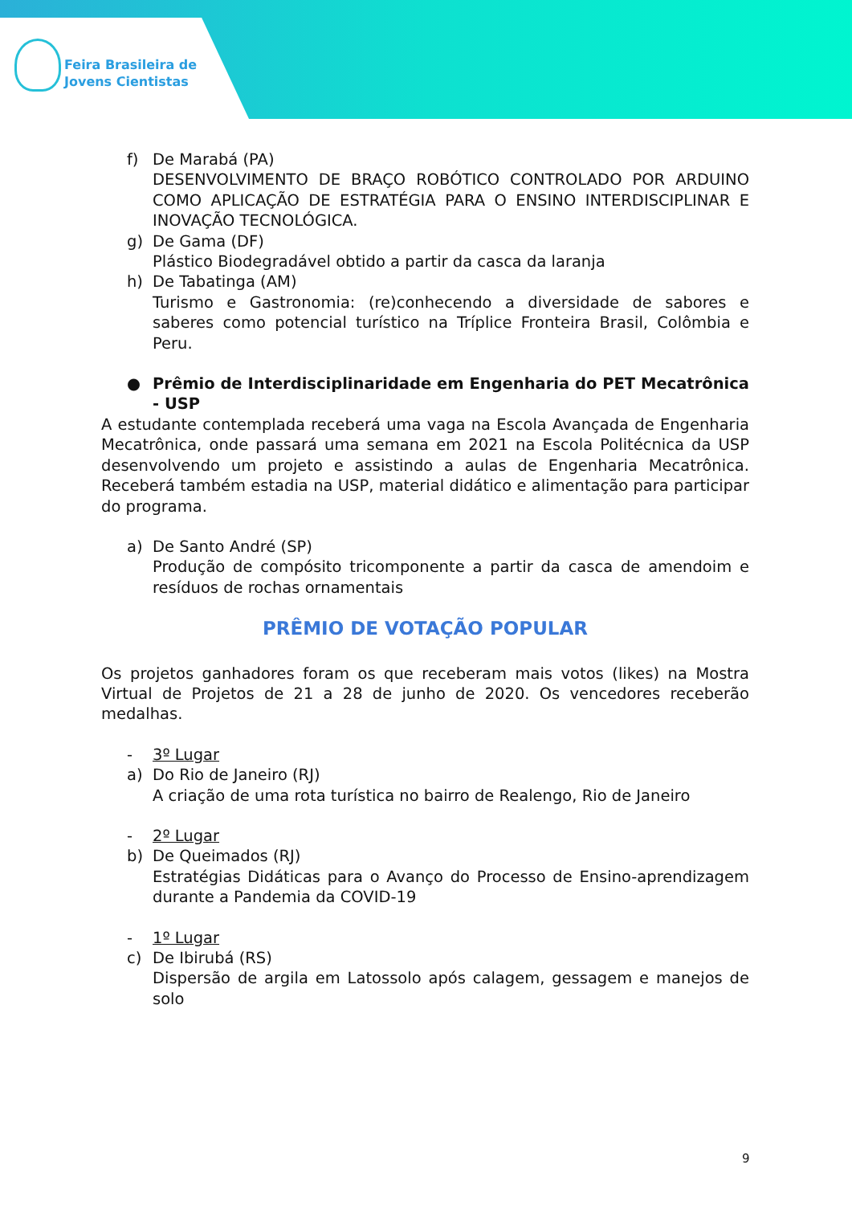Feira Brasileira de
Jovens Cientistas
f) De Marabá (PA)
DESENVOLVIMENTO DE BRAÇO ROBÓTICO CONTROLADO POR ARDUINO COMO APLICAÇÃO DE ESTRATÉGIA PARA O ENSINO INTERDISCIPLINAR E INOVAÇÃO TECNOLÓGICA.
g) De Gama (DF)
Plástico Biodegradável obtido a partir da casca da laranja
h) De Tabatinga (AM)
Turismo e Gastronomia: (re)conhecendo a diversidade de sabores e saberes como potencial turístico na Tríplice Fronteira Brasil, Colômbia e Peru.
● Prêmio de Interdisciplinaridade em Engenharia do PET Mecatrônica - USP
A estudante contemplada receberá uma vaga na Escola Avançada de Engenharia Mecatrônica, onde passará uma semana em 2021 na Escola Politécnica da USP desenvolvendo um projeto e assistindo a aulas de Engenharia Mecatrônica. Receberá também estadia na USP, material didático e alimentação para participar do programa.
a) De Santo André (SP)
Produção de compósito tricomponente a partir da casca de amendoim e resíduos de rochas ornamentais
PRÊMIO DE VOTAÇÃO POPULAR
Os projetos ganhadores foram os que receberam mais votos (likes) na Mostra Virtual de Projetos de 21 a 28 de junho de 2020. Os vencedores receberão medalhas.
- 3º Lugar
a) Do Rio de Janeiro (RJ)
A criação de uma rota turística no bairro de Realengo, Rio de Janeiro
- 2º Lugar
b) De Queimados (RJ)
Estratégias Didáticas para o Avanço do Processo de Ensino-aprendizagem durante a Pandemia da COVID-19
- 1º Lugar
c) De Ibirubá (RS)
Dispersão de argila em Latossolo após calagem, gessagem e manejos de solo
9